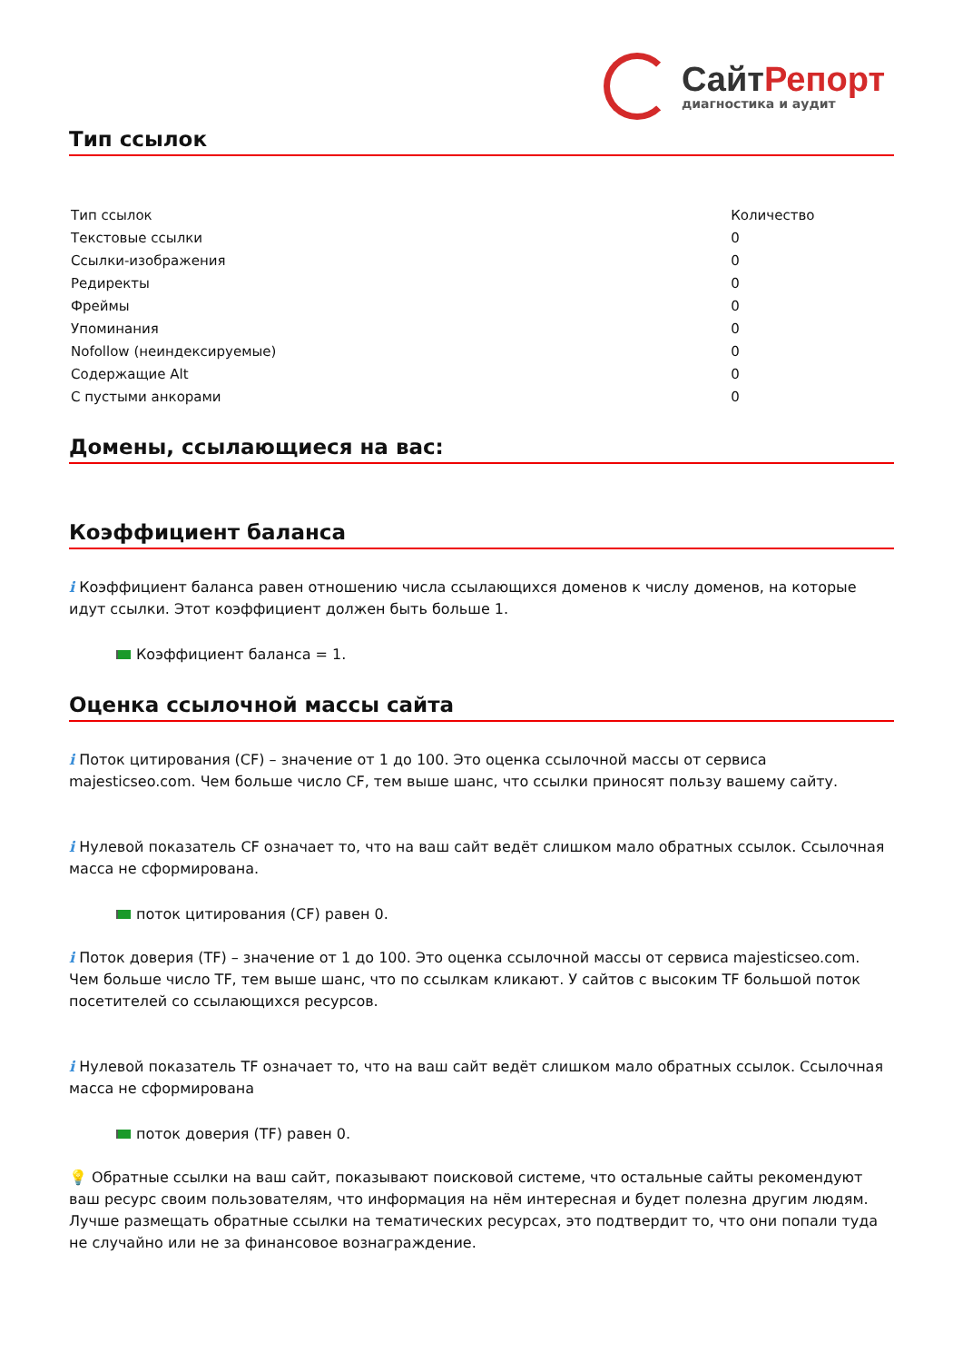СайтРепорт
диагностика и аудит
Тип ссылок
| Тип ссылок | Количество |
| --- | --- |
| Текстовые ссылки | 0 |
| Ссылки-изображения | 0 |
| Редиректы | 0 |
| Фреймы | 0 |
| Упоминания | 0 |
| Nofollow (неиндексируемые) | 0 |
| Содержащие Alt | 0 |
| С пустыми анкорами | 0 |
Домены, ссылающиеся на вас:
Коэффициент баланса
i Коэффициент баланса равен отношению числа ссылающихся доменов к числу доменов, на которые идут ссылки. Этот коэффициент должен быть больше 1.
Коэффициент баланса = 1.
Оценка ссылочной массы сайта
i Поток цитирования (CF) – значение от 1 до 100. Это оценка ссылочной массы от сервиса majesticseo.com. Чем больше число CF, тем выше шанс, что ссылки приносят пользу вашему сайту.
i Нулевой показатель CF означает то, что на ваш сайт ведёт слишком мало обратных ссылок. Ссылочная масса не сформирована.
поток цитирования (CF) равен 0.
i Поток доверия (TF) – значение от 1 до 100. Это оценка ссылочной массы от сервиса majesticseo.com. Чем больше число TF, тем выше шанс, что по ссылкам кликают. У сайтов с высоким TF большой поток посетителей со ссылающихся ресурсов.
i Нулевой показатель TF означает то, что на ваш сайт ведёт слишком мало обратных ссылок. Ссылочная масса не сформирована
поток доверия (TF) равен 0.
💡 Обратные ссылки на ваш сайт, показывают поисковой системе, что остальные сайты рекомендуют ваш ресурс своим пользователям, что информация на нём интересная и будет полезна другим людям.
Лучше размещать обратные ссылки на тематических ресурсах, это подтвердит то, что они попали туда не случайно или не за финансовое вознаграждение.